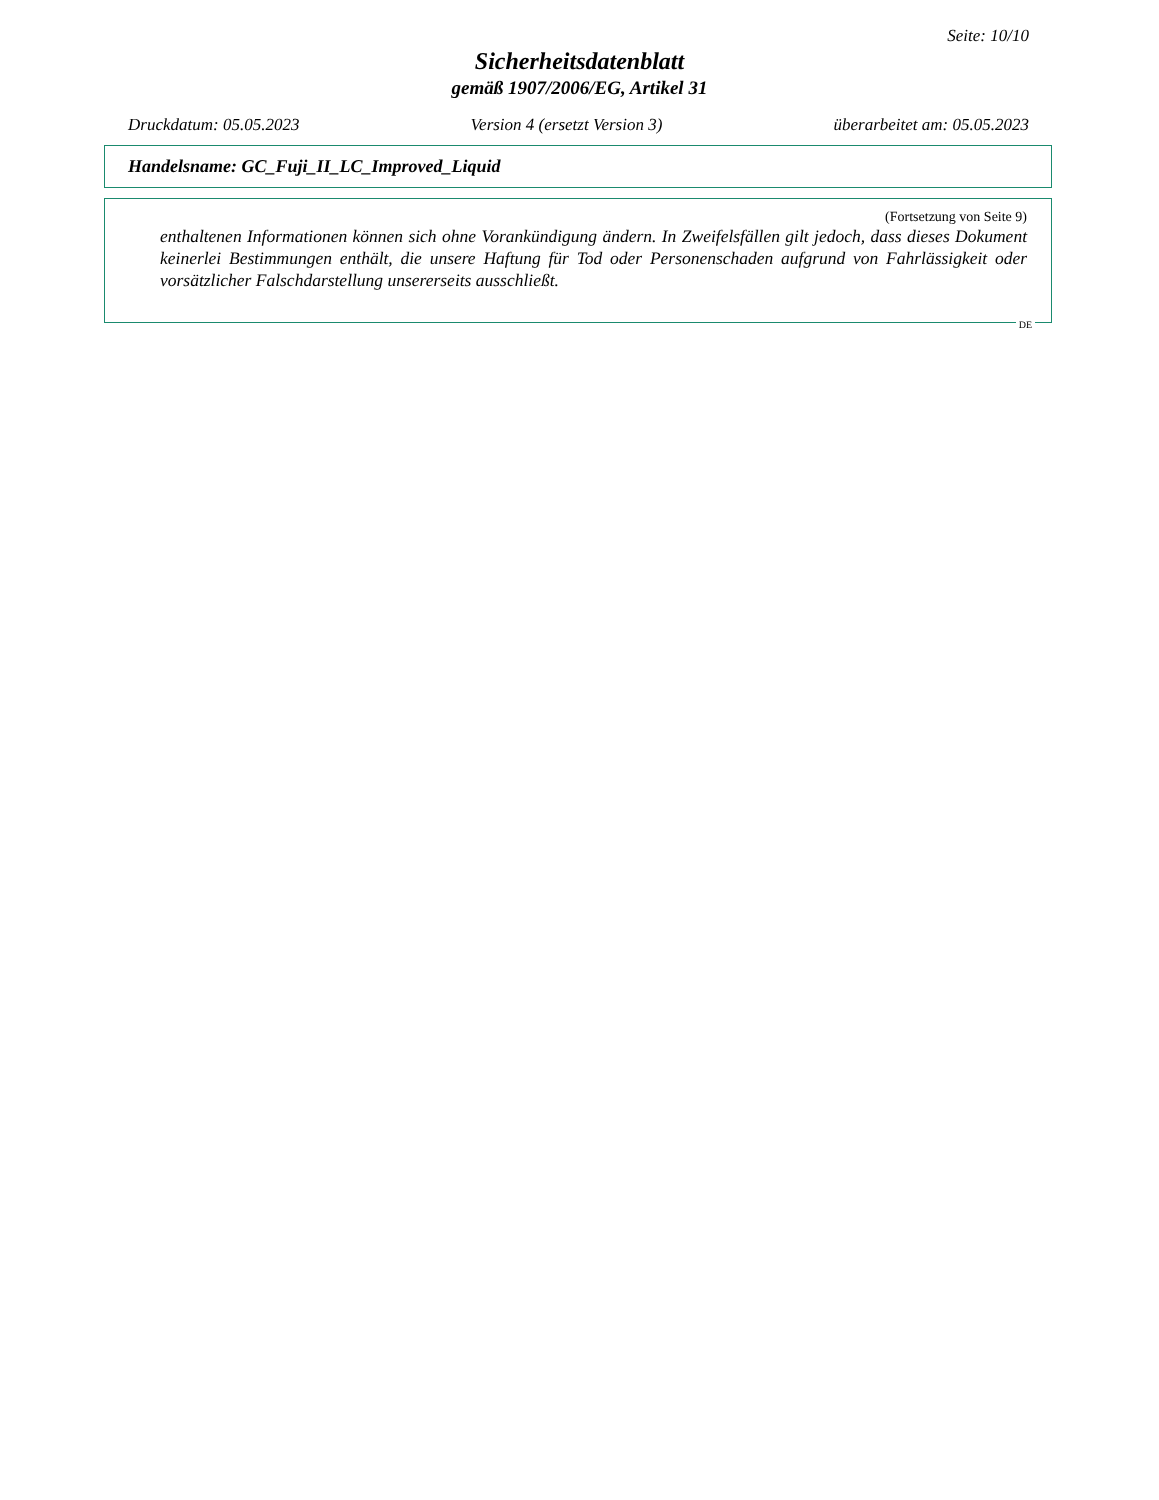Seite: 10/10
Sicherheitsdatenblatt
gemäß 1907/2006/EG, Artikel 31
Druckdatum: 05.05.2023 Version 4 (ersetzt Version 3) überarbeitet am: 05.05.2023
Handelsname: GC_Fuji_II_LC_Improved_Liquid
(Fortsetzung von Seite 9)
enthaltenen Informationen können sich ohne Vorankündigung ändern. In Zweifelsfällen gilt jedoch, dass dieses Dokument keinerlei Bestimmungen enthält, die unsere Haftung für Tod oder Personenschaden aufgrund von Fahrlässigkeit oder vorsätzlicher Falschdarstellung unsererseits ausschließt.
DE